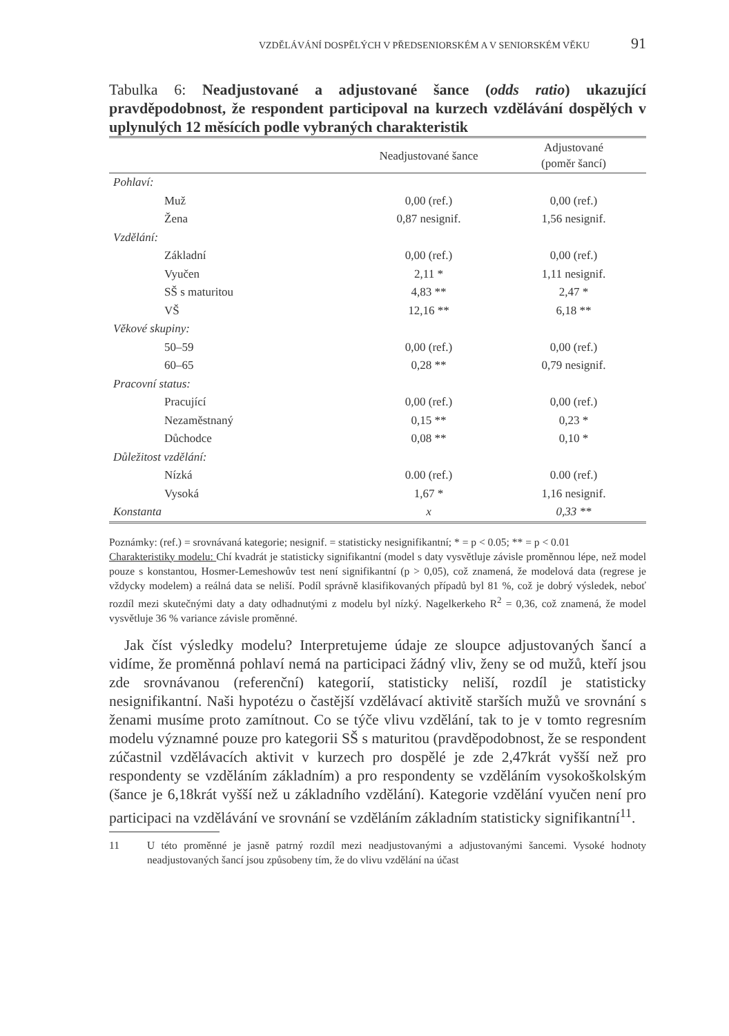VZDĚLÁVÁNÍ DOSPĚLÝCH V PŘEDSENIORSKÉM A V SENIORSKÉM VĚKU 91
Tabulka 6: Neadjustované a adjustované šance (odds ratio) ukazující pravděpodobnost, že respondent participoval na kurzech vzdělávání dospělých v uplynulých 12 měsících podle vybraných charakteristik
| | Neadjustované šance | Adjustované (poměr šancí) |
| --- | --- | --- |
| Pohlaví: | | |
| Muž | 0,00 (ref.) | 0,00 (ref.) |
| Žena | 0,87 nesignif. | 1,56 nesignif. |
| Vzdělání: | | |
| Základní | 0,00 (ref.) | 0,00 (ref.) |
| Vyučen | 2,11 * | 1,11 nesignif. |
| SŠ s maturitou | 4,83 ** | 2,47 * |
| VŠ | 12,16 ** | 6,18 ** |
| Věkové skupiny: | | |
| 50–59 | 0,00 (ref.) | 0,00 (ref.) |
| 60–65 | 0,28 ** | 0,79 nesignif. |
| Pracovní status: | | |
| Pracující | 0,00 (ref.) | 0,00 (ref.) |
| Nezaměstnaný | 0,15 ** | 0,23 * |
| Důchodce | 0,08 ** | 0,10 * |
| Důležitost vzdělání: | | |
| Nízká | 0.00 (ref.) | 0.00 (ref.) |
| Vysoká | 1,67 * | 1,16 nesignif. |
| Konstanta | x | 0,33 ** |
Poznámky: (ref.) = srovnávaná kategorie; nesignif. = statisticky nesignifikantní; * = p < 0.05; ** = p < 0.01
Charakteristiky modelu: Chí kvadrát je statisticky signifikantní (model s daty vysvětluje závisle proměnnou lépe, než model pouze s konstantou, Hosmer-Lemeshowův test není signifikantní (p > 0,05), což znamená, že modelová data (regrese je vždycky modelem) a reálná data se neliší. Podíl správně klasifikovaných případů byl 81 %, což je dobrý výsledek, neboť rozdíl mezi skutečnými daty a daty odhadnutými z modelu byl nízký. Nagelkerkeho R<sup>2</sup> = 0,36, což znamená, že model vysvětluje 36 % variance závisle proměnné.
Jak číst výsledky modelu? Interpretujeme údaje ze sloupce adjustovaných šancí a vidíme, že proměnná pohlaví nemá na participaci žádný vliv, ženy se od mužů, kteří jsou zde srovnávanou (referenční) kategorií, statisticky neliší, rozdíl je statisticky nesignifikantní. Naši hypotézu o častější vzdělávací aktivitě starších mužů ve srovnání s ženami musíme proto zamítnout. Co se týče vlivu vzdělání, tak to je v tomto regresním modelu významné pouze pro kategorii SŠ s maturitou (pravděpodobnost, že se respondent zúčastnil vzdělávacích aktivit v kurzech pro dospělé je zde 2,47krát vyšší než pro respondenty se vzděláním základním) a pro respondenty se vzděláním vysokoškolským (šance je 6,18krát vyšší než u základního vzdělání). Kategorie vzdělání vyučen není pro participaci na vzdělávání ve srovnání se vzděláním základním statisticky signifikantní<sup>11</sup>.
11 U této proměnné je jasně patrný rozdíl mezi neadjustovanými a adjustovanými šancemi. Vysoké hodnoty neadjustovaných šancí jsou způsobeny tím, že do vlivu vzdělání na účast